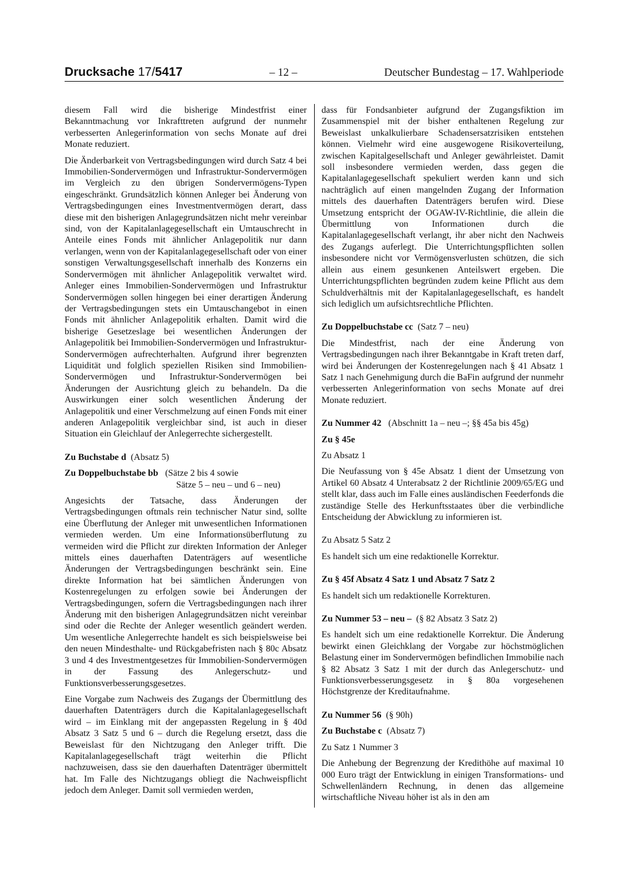Drucksache 17/5417 – 12 – Deutscher Bundestag – 17. Wahlperiode
diesem Fall wird die bisherige Mindestfrist einer Bekanntmachung vor Inkrafttreten aufgrund der nunmehr verbesserten Anlegerinformation von sechs Monate auf drei Monate reduziert.
Die Änderbarkeit von Vertragsbedingungen wird durch Satz 4 bei Immobilien-Sondervermögen und Infrastruktur-Sondervermögen im Vergleich zu den übrigen Sondervermögens-Typen eingeschränkt. Grundsätzlich können Anleger bei Änderung von Vertragsbedingungen eines Investmentvermögen derart, dass diese mit den bisherigen Anlagegrundsätzen nicht mehr vereinbar sind, von der Kapitalanlagegesellschaft ein Umtauschrecht in Anteile eines Fonds mit ähnlicher Anlagepolitik nur dann verlangen, wenn von der Kapitalanlagegesellschaft oder von einer sonstigen Verwaltungsgesellschaft innerhalb des Konzerns ein Sondervermögen mit ähnlicher Anlagepolitik verwaltet wird. Anleger eines Immobilien-Sondervermögen und Infrastruktur Sondervermögen sollen hingegen bei einer derartigen Änderung der Vertragsbedingungen stets ein Umtauschangebot in einen Fonds mit ähnlicher Anlagepolitik erhalten. Damit wird die bisherige Gesetzeslage bei wesentlichen Änderungen der Anlagepolitik bei Immobilien-Sondervermögen und Infrastruktur-Sondervermögen aufrechterhalten. Aufgrund ihrer begrenzten Liquidität und folglich speziellen Risiken sind Immobilien-Sondervermögen und Infrastruktur-Sondervermögen bei Änderungen der Ausrichtung gleich zu behandeln. Da die Auswirkungen einer solch wesentlichen Änderung der Anlagepolitik und einer Verschmelzung auf einen Fonds mit einer anderen Anlagepolitik vergleichbar sind, ist auch in dieser Situation ein Gleichlauf der Anlegerrechte sichergestellt.
Zu Buchstabe d (Absatz 5)
Zu Doppelbuchstabe bb (Sätze 2 bis 4 sowie
Sätze 5 – neu – und 6 – neu)
Angesichts der Tatsache, dass Änderungen der Vertragsbedingungen oftmals rein technischer Natur sind, sollte eine Überflutung der Anleger mit unwesentlichen Informationen vermieden werden. Um eine Informationsüberflutung zu vermeiden wird die Pflicht zur direkten Information der Anleger mittels eines dauerhaften Datenträgers auf wesentliche Änderungen der Vertragsbedingungen beschränkt sein. Eine direkte Information hat bei sämtlichen Änderungen von Kostenregelungen zu erfolgen sowie bei Änderungen der Vertragsbedingungen, sofern die Vertragsbedingungen nach ihrer Änderung mit den bisherigen Anlagegrundsätzen nicht vereinbar sind oder die Rechte der Anleger wesentlich geändert werden. Um wesentliche Anlegerrechte handelt es sich beispielsweise bei den neuen Mindesthalte- und Rückgabefristen nach § 80c Absatz 3 und 4 des Investmentgesetzes für Immobilien-Sondervermögen in der Fassung des Anlegerschutz- und Funktionsverbesserungsgesetzes.
Eine Vorgabe zum Nachweis des Zugangs der Übermittlung des dauerhaften Datenträgers durch die Kapitalanlagegesellschaft wird – im Einklang mit der angepassten Regelung in § 40d Absatz 3 Satz 5 und 6 – durch die Regelung ersetzt, dass die Beweislast für den Nichtzugang den Anleger trifft. Die Kapitalanlagegesellschaft trägt weiterhin die Pflicht nachzuweisen, dass sie den dauerhaften Datenträger übermittelt hat. Im Falle des Nichtzugangs obliegt die Nachweispflicht jedoch dem Anleger. Damit soll vermieden werden,
dass für Fondsanbieter aufgrund der Zugangsfiktion im Zusammenspiel mit der bisher enthaltenen Regelung zur Beweislast unkalkulierbare Schadensersatzrisiken entstehen können. Vielmehr wird eine ausgewogene Risikoverteilung, zwischen Kapitalgesellschaft und Anleger gewährleistet. Damit soll insbesondere vermieden werden, dass gegen die Kapitalanlagegesellschaft spekuliert werden kann und sich nachträglich auf einen mangelnden Zugang der Information mittels des dauerhaften Datenträgers berufen wird. Diese Umsetzung entspricht der OGAW-IV-Richtlinie, die allein die Übermittlung von Informationen durch die Kapitalanlagegesellschaft verlangt, ihr aber nicht den Nachweis des Zugangs auferlegt. Die Unterrichtungspflichten sollen insbesondere nicht vor Vermögensverlusten schützen, die sich allein aus einem gesunkenen Anteilswert ergeben. Die Unterrichtungspflichten begründen zudem keine Pflicht aus dem Schuldverhältnis mit der Kapitalanlagegesellschaft, es handelt sich lediglich um aufsichtsrechtliche Pflichten.
Zu Doppelbuchstabe cc (Satz 7 – neu)
Die Mindestfrist, nach der eine Änderung von Vertragsbedingungen nach ihrer Bekanntgabe in Kraft treten darf, wird bei Änderungen der Kostenregelungen nach § 41 Absatz 1 Satz 1 nach Genehmigung durch die BaFin aufgrund der nunmehr verbesserten Anlegerinformation von sechs Monate auf drei Monate reduziert.
Zu Nummer 42 (Abschnitt 1a – neu –; §§ 45a bis 45g)
Zu § 45e
Zu Absatz 1
Die Neufassung von § 45e Absatz 1 dient der Umsetzung von Artikel 60 Absatz 4 Unterabsatz 2 der Richtlinie 2009/65/EG und stellt klar, dass auch im Falle eines ausländischen Feederfonds die zuständige Stelle des Herkunftsstaates über die verbindliche Entscheidung der Abwicklung zu informieren ist.
Zu Absatz 5 Satz 2
Es handelt sich um eine redaktionelle Korrektur.
Zu § 45f Absatz 4 Satz 1 und Absatz 7 Satz 2
Es handelt sich um redaktionelle Korrekturen.
Zu Nummer 53 – neu – (§ 82 Absatz 3 Satz 2)
Es handelt sich um eine redaktionelle Korrektur. Die Änderung bewirkt einen Gleichklang der Vorgabe zur höchstmöglichen Belastung einer im Sondervermögen befindlichen Immobilie nach § 82 Absatz 3 Satz 1 mit der durch das Anlegerschutz- und Funktionsverbesserungsgesetz in § 80a vorgesehenen Höchstgrenze der Kreditaufnahme.
Zu Nummer 56 (§ 90h)
Zu Buchstabe c (Absatz 7)
Zu Satz 1 Nummer 3
Die Anhebung der Begrenzung der Kredithöhe auf maximal 10 000 Euro trägt der Entwicklung in einigen Transformations- und Schwellenländern Rechnung, in denen das allgemeine wirtschaftliche Niveau höher ist als in den am